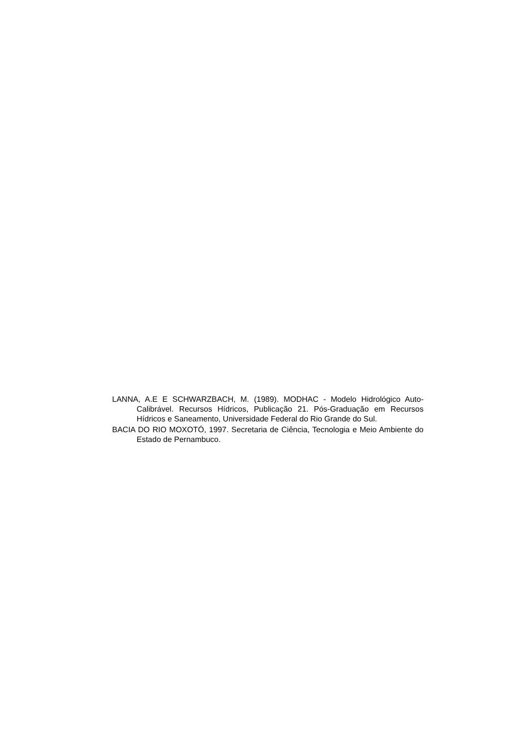LANNA, A.E E SCHWARZBACH, M. (1989). MODHAC - Modelo Hidrológico Auto-Calibrável. Recursos Hídricos, Publicação 21. Pós-Graduação em Recursos Hídricos e Saneamento, Universidade Federal do Rio Grande do Sul.
BACIA DO RIO MOXOTÓ, 1997. Secretaria de Ciência, Tecnologia e Meio Ambiente do Estado de Pernambuco.